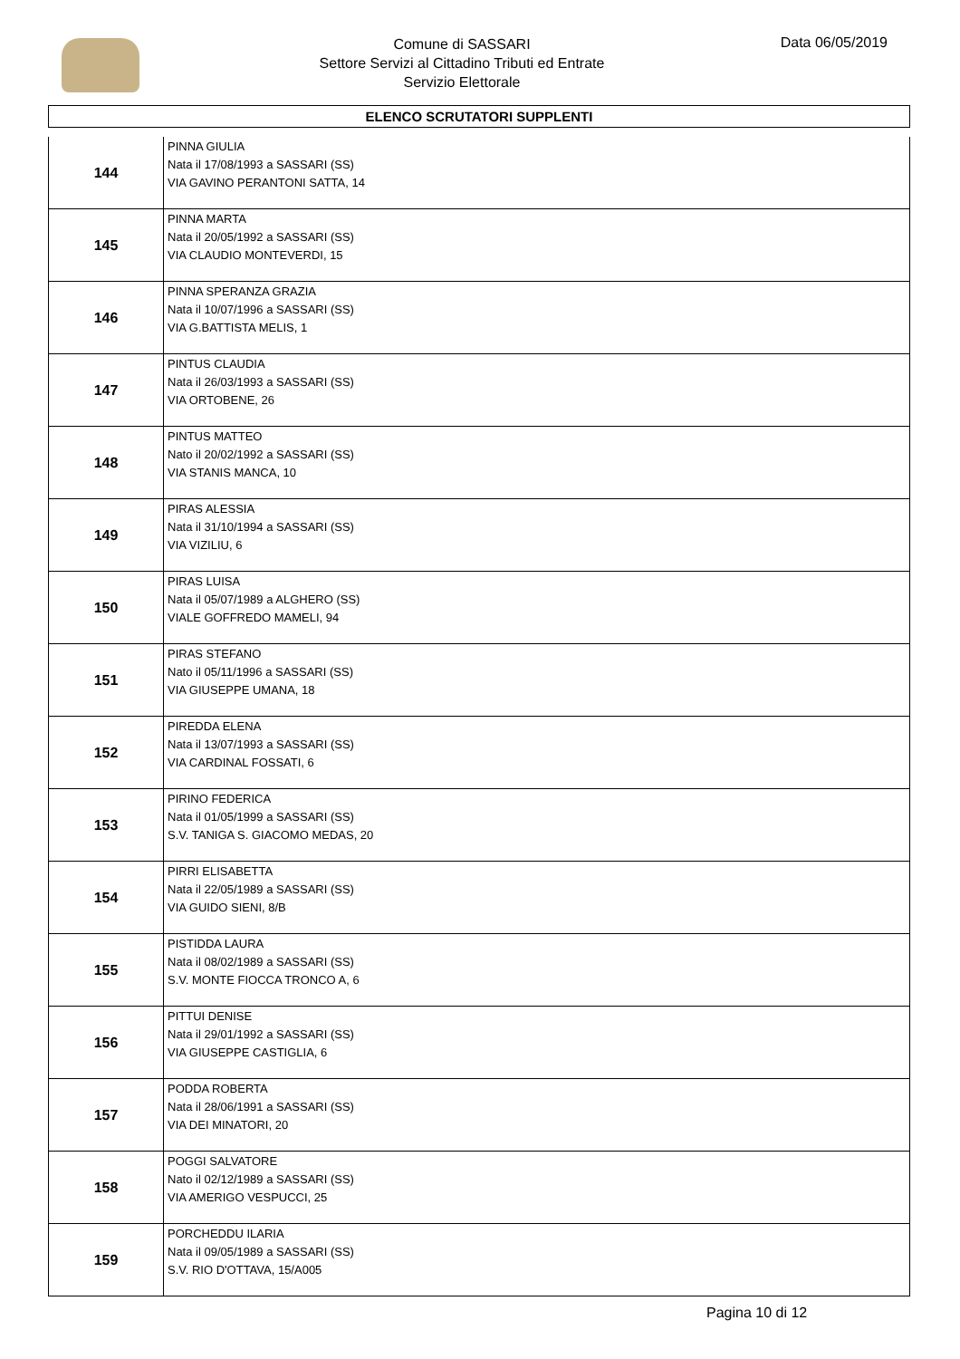Comune di SASSARI
Settore Servizi al Cittadino Tributi ed Entrate
Servizio Elettorale
Data 06/05/2019
ELENCO SCRUTATORI SUPPLENTI
| 144 | PINNA GIULIA Nata il 17/08/1993 a SASSARI (SS) VIA GAVINO PERANTONI SATTA, 14 |
| 145 | PINNA MARTA Nata il 20/05/1992 a SASSARI (SS) VIA CLAUDIO MONTEVERDI, 15 |
| 146 | PINNA SPERANZA GRAZIA Nata il 10/07/1996 a SASSARI (SS) VIA G.BATTISTA MELIS, 1 |
| 147 | PINTUS CLAUDIA Nata il 26/03/1993 a SASSARI (SS) VIA ORTOBENE, 26 |
| 148 | PINTUS MATTEO Nato il 20/02/1992 a SASSARI (SS) VIA STANIS MANCA, 10 |
| 149 | PIRAS ALESSIA Nata il 31/10/1994 a SASSARI (SS) VIA VIZILIU, 6 |
| 150 | PIRAS LUISA Nata il 05/07/1989 a ALGHERO (SS) VIALE GOFFREDO MAMELI, 94 |
| 151 | PIRAS STEFANO Nato il 05/11/1996 a SASSARI (SS) VIA GIUSEPPE UMANA, 18 |
| 152 | PIREDDA ELENA Nata il 13/07/1993 a SASSARI (SS) VIA CARDINAL FOSSATI, 6 |
| 153 | PIRINO FEDERICA Nata il 01/05/1999 a SASSARI (SS) S.V. TANIGA S. GIACOMO MEDAS, 20 |
| 154 | PIRRI ELISABETTA Nata il 22/05/1989 a SASSARI (SS) VIA GUIDO SIENI, 8/B |
| 155 | PISTIDDA LAURA Nata il 08/02/1989 a SASSARI (SS) S.V. MONTE FIOCCA TRONCO A, 6 |
| 156 | PITTUI DENISE Nata il 29/01/1992 a SASSARI (SS) VIA GIUSEPPE CASTIGLIA, 6 |
| 157 | PODDA ROBERTA Nata il 28/06/1991 a SASSARI (SS) VIA DEI MINATORI, 20 |
| 158 | POGGI SALVATORE Nato il 02/12/1989 a SASSARI (SS) VIA AMERIGO VESPUCCI, 25 |
| 159 | PORCHEDDU ILARIA Nata il 09/05/1989 a SASSARI (SS) S.V. RIO D'OTTAVA, 15/A005 |
Pagina 10 di 12